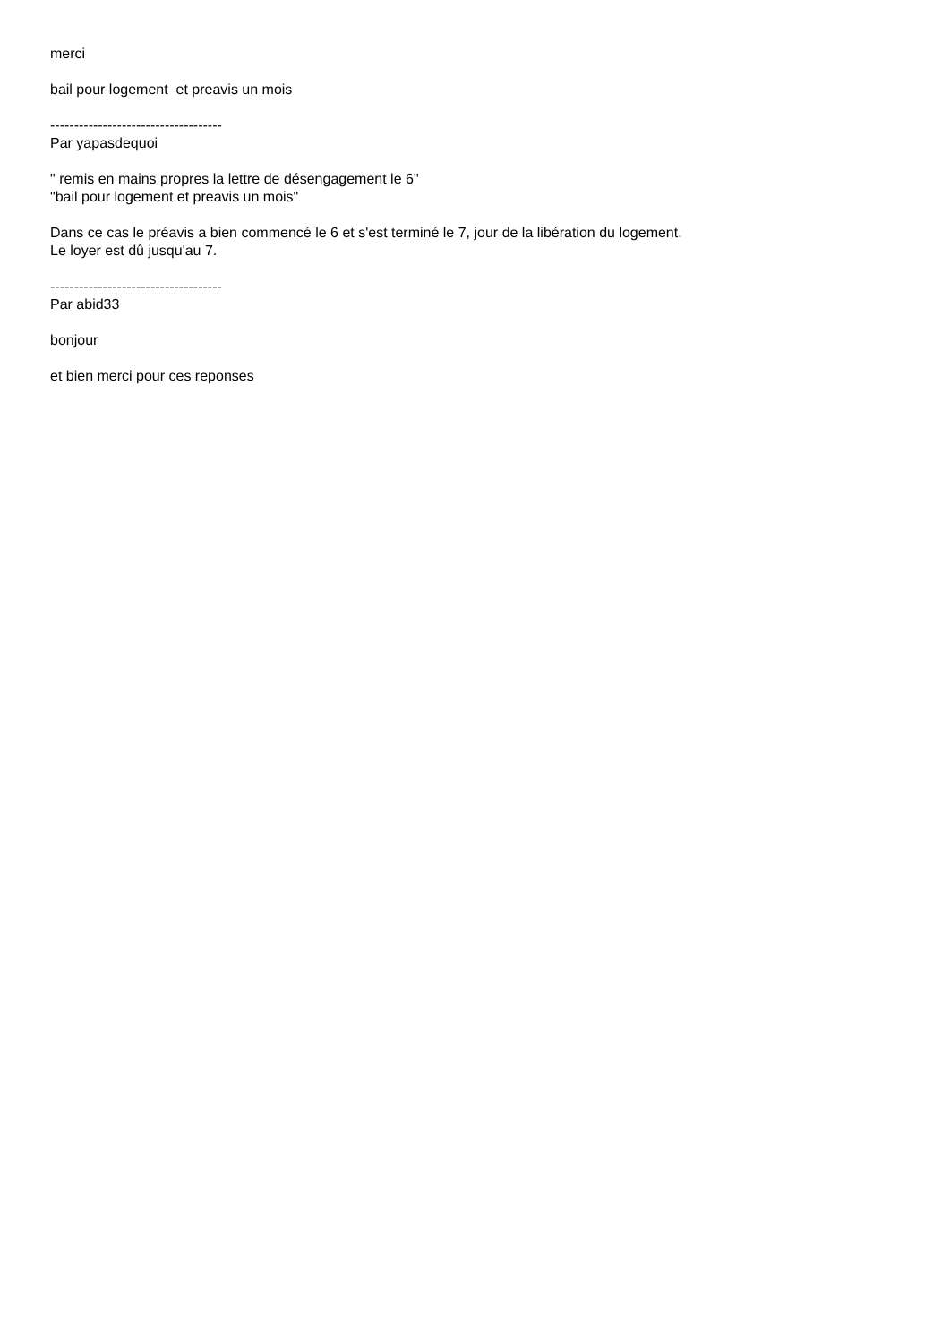merci
bail pour logement et preavis un mois
------------------------------------
Par yapasdequoi
" remis en mains propres la lettre de désengagement le 6"
"bail pour logement et preavis un mois"
Dans ce cas le préavis a bien commencé le 6 et s'est terminé le 7, jour de la libération du logement.
Le loyer est dû jusqu'au 7.
------------------------------------
Par abid33
bonjour
et bien merci pour ces reponses